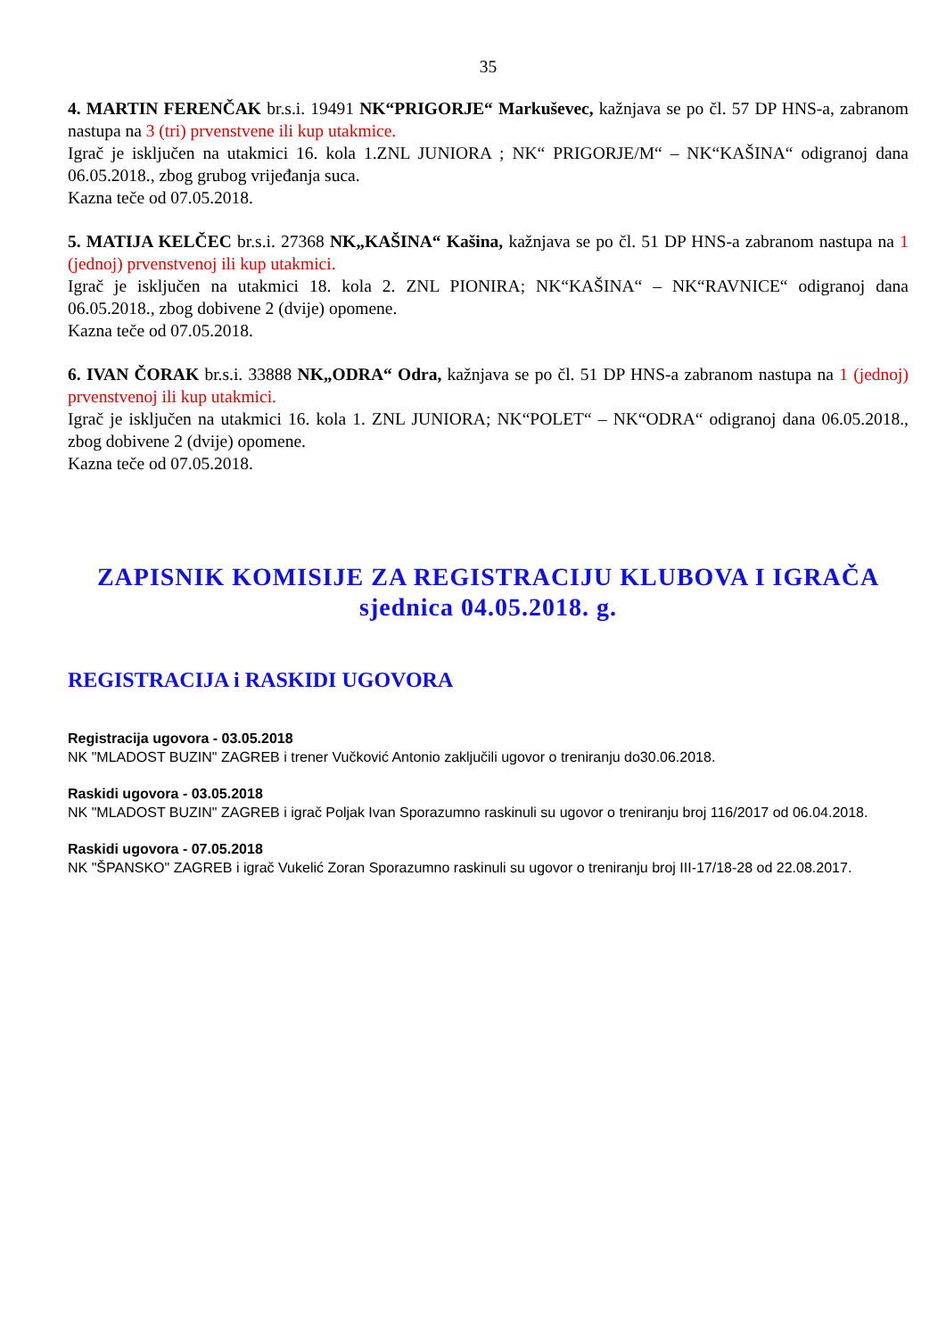35
4. MARTIN FERENČAK br.s.i. 19491 NK“PRIGORJE“ Markuševec, kažnjava se po čl. 57 DP HNS-a, zabranom nastupa na 3 (tri) prvenstvene ili kup utakmice.
Igrač je isključen na utakmici 16. kola 1.ZNL JUNIORA ; NK“ PRIGORJE/M“ – NK“KAŠINA“ odigranoj dana 06.05.2018., zbog grubog vrijeđanja suca.
Kazna teče od 07.05.2018.
5. MATIJA KELČEC br.s.i. 27368 NK„KAŠINA“ Kašina, kažnjava se po čl. 51 DP HNS-a zabranom nastupa na 1 (jednoj) prvenstvenoj ili kup utakmici.
Igrač je isključen na utakmici 18. kola 2. ZNL PIONIRA; NK“KAŠINA“ – NK“RAVNICE“ odigranoj dana 06.05.2018., zbog dobivene 2 (dvije) opomene.
Kazna teče od 07.05.2018.
6. IVAN ČORAK br.s.i. 33888 NK„ODRA“ Odra, kažnjava se po čl. 51 DP HNS-a zabranom nastupa na 1 (jednoj) prvenstvenoj ili kup utakmici.
Igrač je isključen na utakmici 16. kola 1. ZNL JUNIORA; NK“POLET“ – NK“ODRA“ odigranoj dana 06.05.2018., zbog dobivene 2 (dvije) opomene.
Kazna teče od 07.05.2018.
ZAPISNIK KOMISIJE ZA REGISTRACIJU KLUBOVA I IGRAČA
sjednica 04.05.2018. g.
REGISTRACIJA i RASKIDI UGOVORA
Registracija ugovora - 03.05.2018
NK "MLADOST BUZIN" ZAGREB i trener Vučković Antonio zaključili ugovor o treniranju do30.06.2018.
Raskidi ugovora - 03.05.2018
NK "MLADOST BUZIN" ZAGREB i igrač Poljak Ivan Sporazumno raskinuli su ugovor o treniranju broj 116/2017 od 06.04.2018.
Raskidi ugovora - 07.05.2018
NK "ŠPANSKO" ZAGREB i igrač Vukelić Zoran Sporazumno raskinuli su ugovor o treniranju broj III-17/18-28 od 22.08.2017.